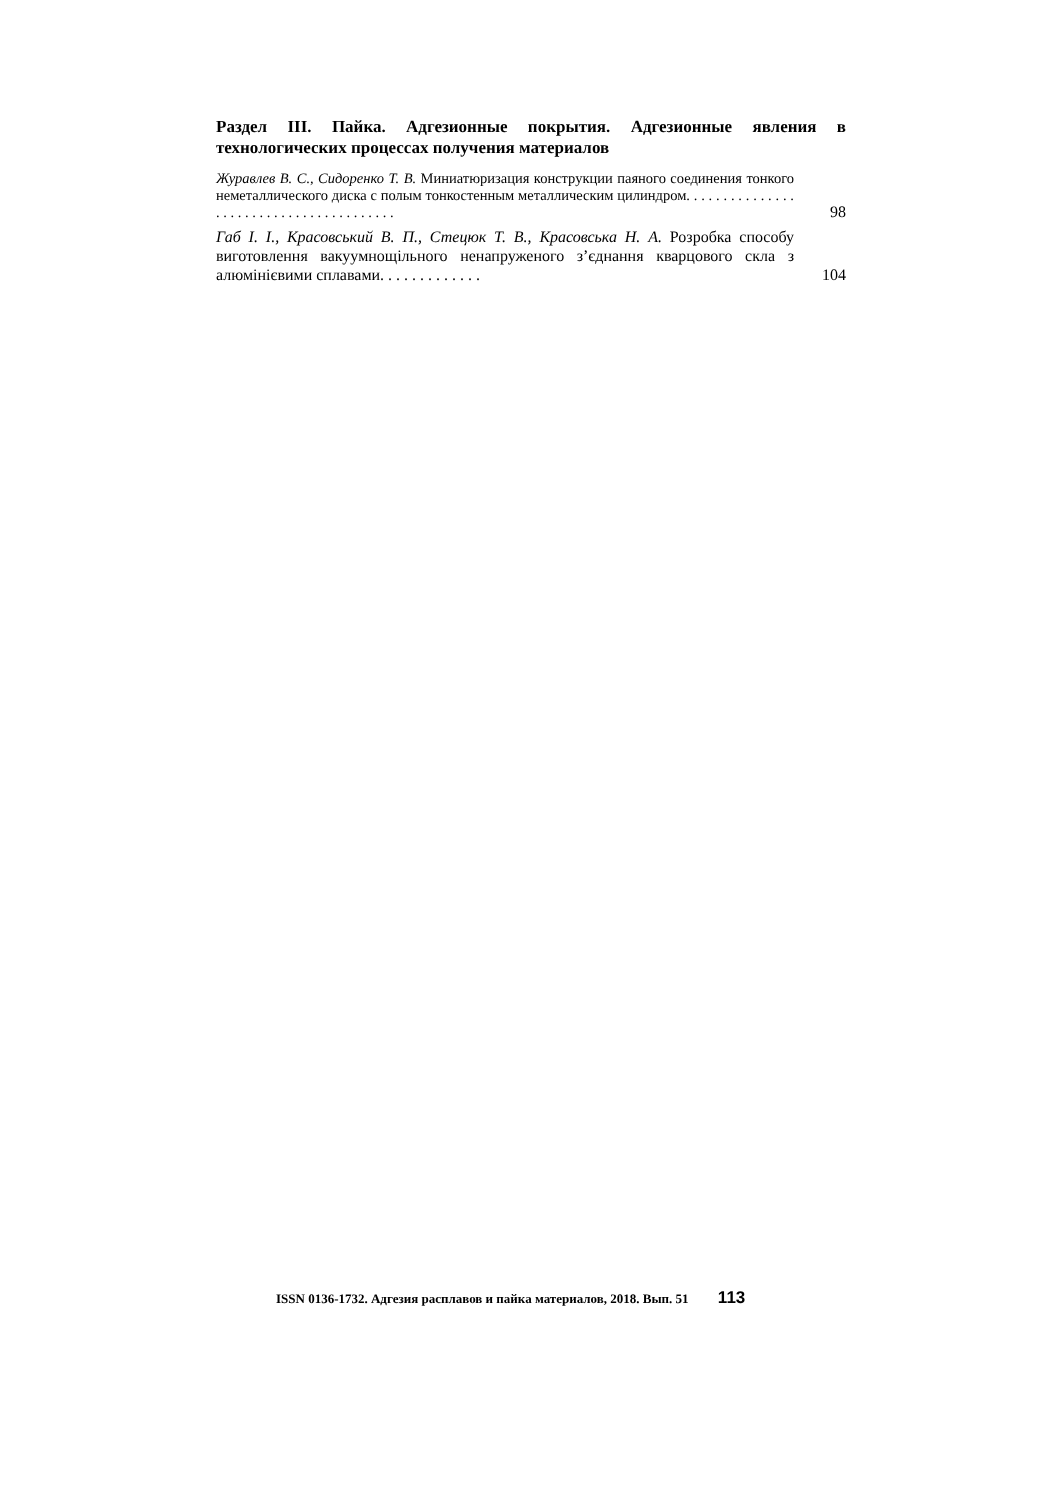Раздел III. Пайка. Адгезионные покрытия. Адгезионные явления в технологических процессах получения материалов
Журавлев В. С., Сидоренко Т. В. Миниатюризация конструкции паяного соединения тонкого неметаллического диска с полым тонкостенным металлическим цилиндром. . . . . . . . . . . . . . . . . . . . . . . . . . . . . . . . . . . . . . . .
98
Габ І. І., Красовський В. П., Стецюк Т. В., Красовська Н. А. Розробка способу виготовлення вакуумнощільного ненапруженого з’єднання кварцового скла з алюмінієвими сплавами. . . . . . . . . . . . .
104
ISSN 0136-1732. Адгезия расплавов и пайка материалов, 2018. Вып. 51 113